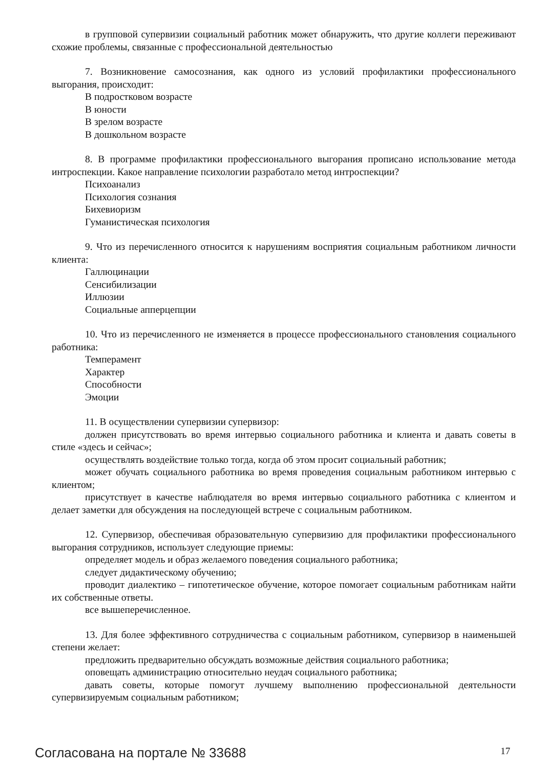в групповой супервизии социальный работник может обнаружить, что другие коллеги переживают схожие проблемы, связанные с профессиональной деятельностью
7. Возникновение самосознания, как одного из условий профилактики профессионального выгорания, происходит:
В подростковом возрасте
В юности
В зрелом возрасте
В дошкольном возрасте
8. В программе профилактики профессионального выгорания прописано использование метода интроспекции. Какое направление психологии разработало метод интроспекции?
Психоанализ
Психология сознания
Бихевиоризм
Гуманистическая психология
9. Что из перечисленного относится к нарушениям восприятия социальным работником личности клиента:
Галлюцинации
Сенсибилизации
Иллюзии
Социальные апперцепции
10. Что из перечисленного не изменяется в процессе профессионального становления социального работника:
Темперамент
Характер
Способности
Эмоции
11. В осуществлении супервизии супервизор:
должен присутствовать во время интервью социального работника и клиента и давать советы в стиле «здесь и сейчас»;
осуществлять воздействие только тогда, когда об этом просит социальный работник;
может обучать социального работника во время проведения социальным работником интервью с клиентом;
присутствует в качестве наблюдателя во время интервью социального работника с клиентом и делает заметки для обсуждения на последующей встрече с социальным работником.
12. Супервизор, обеспечивая образовательную супервизию для профилактики профессионального выгорания сотрудников, использует следующие приемы:
определяет модель и образ желаемого поведения социального работника;
следует дидактическому обучению;
проводит диалектико – гипотетическое обучение, которое помогает социальным работникам найти их собственные ответы.
все вышеперечисленное.
13. Для более эффективного сотрудничества с социальным работником, супервизор в наименьшей степени желает:
предложить предварительно обсуждать возможные действия социального работника;
оповещать администрацию относительно неудач социального работника;
давать советы, которые помогут лучшему выполнению профессиональной деятельности супервизируемым социальным работником;
Согласована на портале № 33688 17